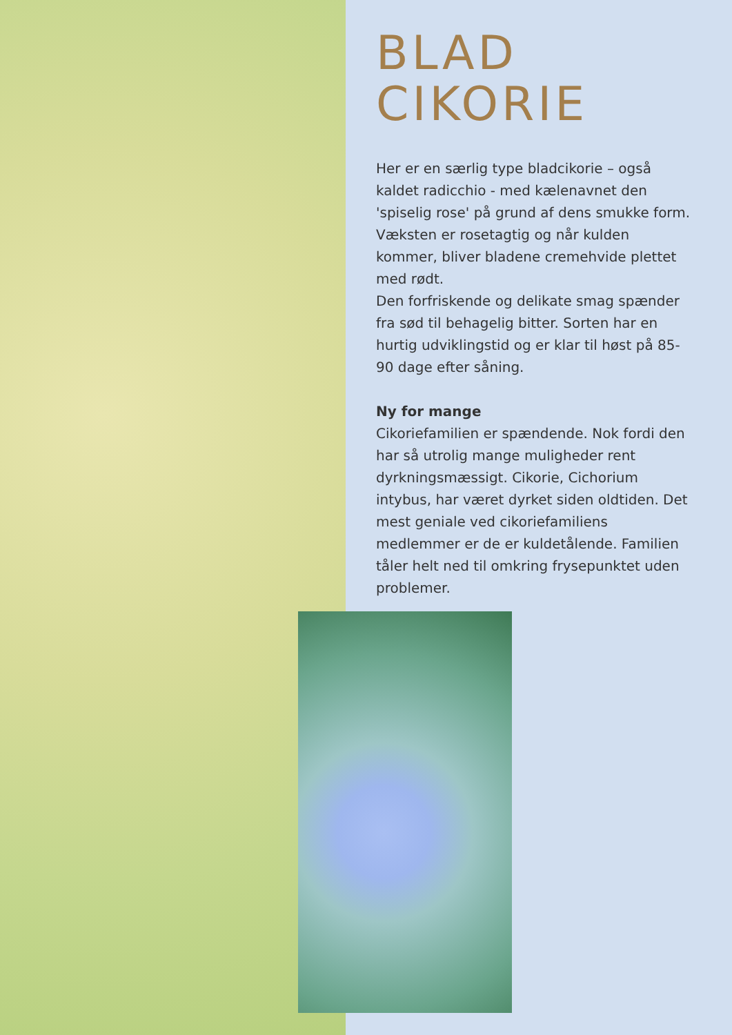BLAD
CIKORIE
Her er en særlig type bladcikorie – også kaldet radicchio - med kælenavnet den 'spiselig rose' på grund af dens smukke form. Væksten er rosetagtig og når kulden kommer, bliver bladene cremehvide plettet med rødt.
Den forfriskende og delikate smag spænder fra sød til behagelig bitter. Sorten har en hurtig udviklingstid og er klar til høst på 85-90 dage efter såning.
Ny for mange
Cikoriefamilien er spændende. Nok fordi den har så utrolig mange muligheder rent dyrkningsmæssigt. Cikorie, Cichorium intybus, har været dyrket siden oldtiden. Det mest geniale ved cikoriefamiliens medlemmer er de er kuldetålende. Familien tåler helt ned til omkring frysepunktet uden problemer.